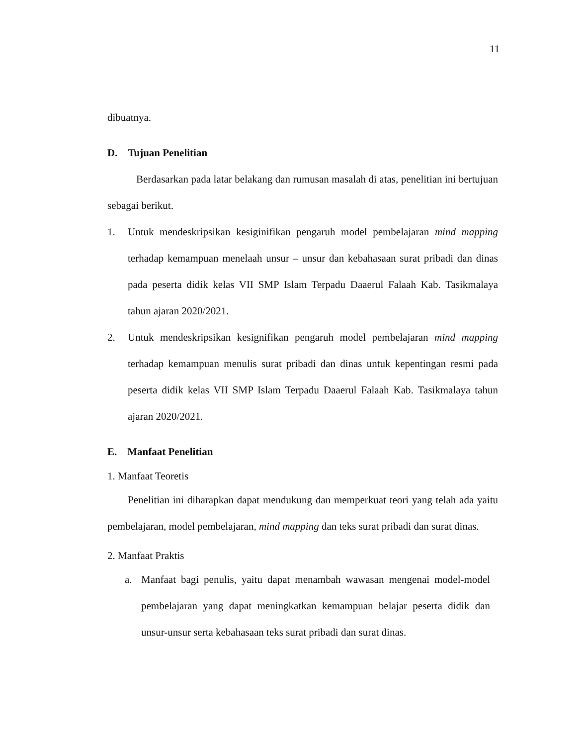11
dibuatnya.
D. Tujuan Penelitian
Berdasarkan pada latar belakang dan rumusan masalah di atas, penelitian ini bertujuan sebagai berikut.
1. Untuk mendeskripsikan kesiginifikan pengaruh model pembelajaran mind mapping terhadap kemampuan menelaah unsur – unsur dan kebahasaan surat pribadi dan dinas pada peserta didik kelas VII SMP Islam Terpadu Daaerul Falaah Kab. Tasikmalaya tahun ajaran 2020/2021.
2. Untuk mendeskripsikan kesignifikan pengaruh model pembelajaran mind mapping terhadap kemampuan menulis surat pribadi dan dinas untuk kepentingan resmi pada peserta didik kelas VII SMP Islam Terpadu Daaerul Falaah Kab. Tasikmalaya tahun ajaran 2020/2021.
E. Manfaat Penelitian
1. Manfaat Teoretis
Penelitian ini diharapkan dapat mendukung dan memperkuat teori yang telah ada yaitu pembelajaran, model pembelajaran, mind mapping dan teks surat pribadi dan surat dinas.
2. Manfaat Praktis
a. Manfaat bagi penulis, yaitu dapat menambah wawasan mengenai model-model pembelajaran yang dapat meningkatkan kemampuan belajar peserta didik dan unsur-unsur serta kebahasaan teks surat pribadi dan surat dinas.